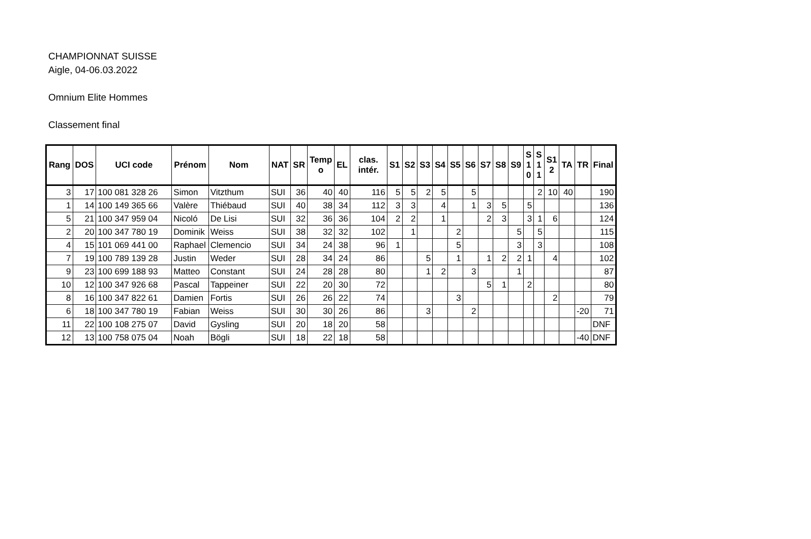CHAMPIONNAT SUISSE
Aigle, 04-06.03.2022
Omnium Elite Hommes
Classement final
| Rang | DOS | UCI code | Prénom | Nom | NAT | SR | Temp o | EL | clas. intér. | S1 | S2 | S3 | S4 | S5 | S6 | S7 | S8 | S9 | S 1 0 | S 1 1 | S1 2 | TA | TR | Final |
| --- | --- | --- | --- | --- | --- | --- | --- | --- | --- | --- | --- | --- | --- | --- | --- | --- | --- | --- | --- | --- | --- | --- | --- | --- |
| 3 | 17 | 100 081 328 26 | Simon | Vitzthum | SUI | 36 | 40 | 40 | 116 | 5 | 5 | 2 | 5 | | 5 | | | | | 2 | 10 | 40 | | 190 |
| 1 | 14 | 100 149 365 66 | Valère | Thiébaud | SUI | 40 | 38 | 34 | 112 | 3 | 3 | | 4 | | 1 | 3 | 5 | | 5 | | | | | 136 |
| 5 | 21 | 100 347 959 04 | Nicoló | De Lisi | SUI | 32 | 36 | 36 | 104 | 2 | 2 | | 1 | | | 2 | 3 | | 3 | 1 | 6 | | | 124 |
| 2 | 20 | 100 347 780 19 | Dominik | Weiss | SUI | 38 | 32 | 32 | 102 | | 1 | | | 2 | | | | 5 | | 5 | | | | 115 |
| 4 | 15 | 101 069 441 00 | Raphael | Clemencio | SUI | 34 | 24 | 38 | 96 | 1 | | | | 5 | | | | 3 | | 3 | | | | 108 |
| 7 | 19 | 100 789 139 28 | Justin | Weder | SUI | 28 | 34 | 24 | 86 | | | 5 | | 1 | | 1 | 2 | 2 | 1 | | 4 | | | 102 |
| 9 | 23 | 100 699 188 93 | Matteo | Constant | SUI | 24 | 28 | 28 | 80 | | | 1 | 2 | | 3 | | | 1 | | | | | | 87 |
| 10 | 12 | 100 347 926 68 | Pascal | Tappeiner | SUI | 22 | 20 | 30 | 72 | | | | | | | 5 | 1 | | 2 | | | | | 80 |
| 8 | 16 | 100 347 822 61 | Damien | Fortis | SUI | 26 | 26 | 22 | 74 | | | | | 3 | | | | | | | 2 | | | 79 |
| 6 | 18 | 100 347 780 19 | Fabian | Weiss | SUI | 30 | 30 | 26 | 86 | | | 3 | | | 2 | | | | | | | | -20 | 71 |
| 11 | 22 | 100 108 275 07 | David | Gysling | SUI | 20 | 18 | 20 | 58 | | | | | | | | | | | | | | | DNF |
| 12 | 13 | 100 758 075 04 | Noah | Bögli | SUI | 18 | 22 | 18 | 58 | | | | | | | | | | | | | | -40 | DNF |